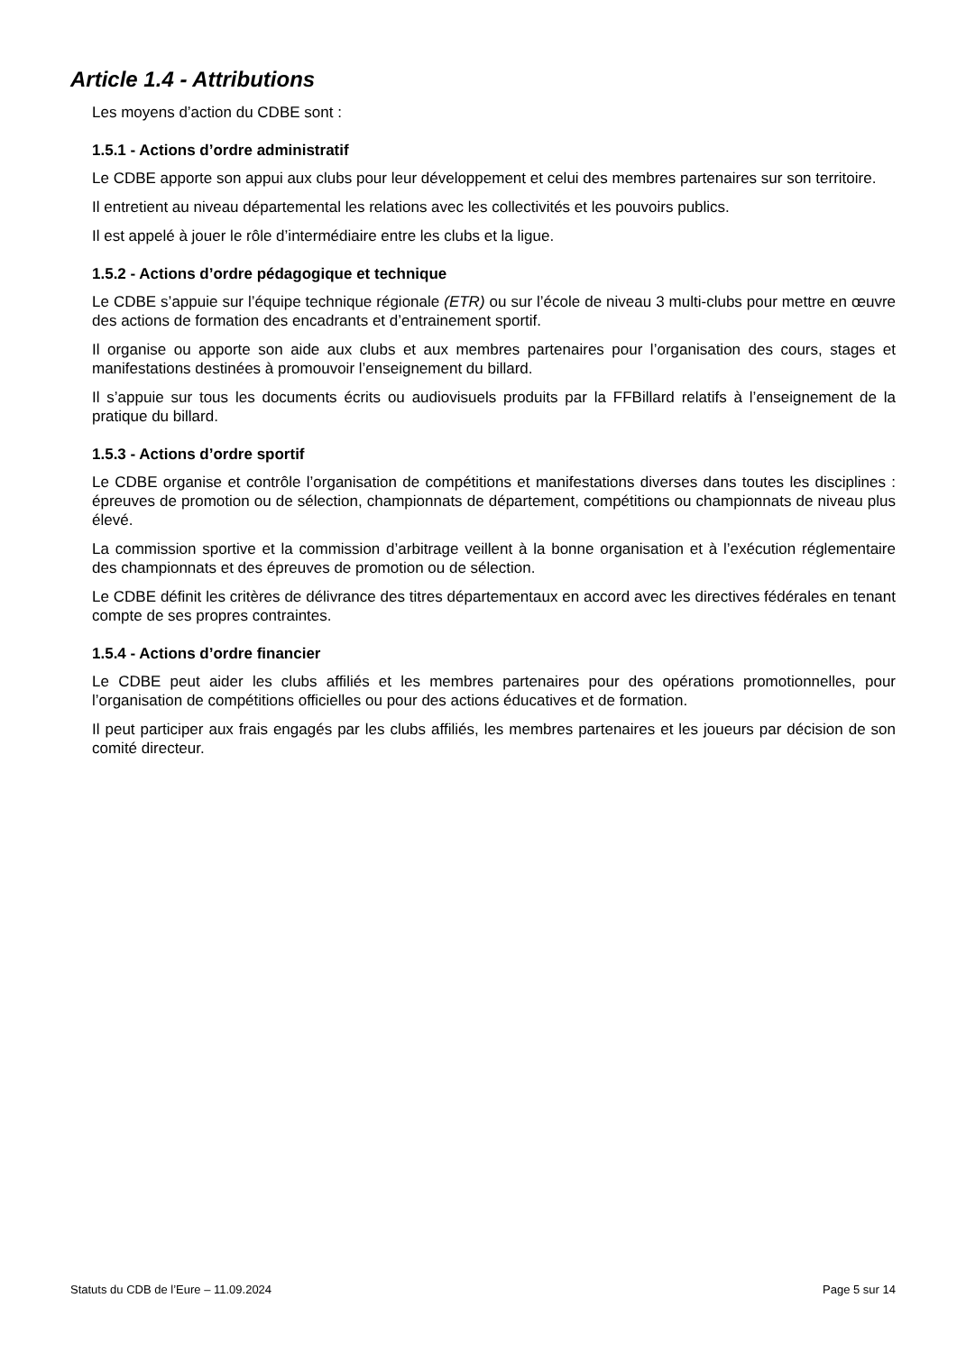Article 1.4 - Attributions
Les moyens d’action du CDBE sont :
1.5.1 - Actions d’ordre administratif
Le CDBE apporte son appui aux clubs pour leur développement et celui des membres partenaires sur son territoire.
Il entretient au niveau départemental les relations avec les collectivités et les pouvoirs publics.
Il est appelé à jouer le rôle d’intermédiaire entre les clubs et la ligue.
1.5.2 - Actions d’ordre pédagogique et technique
Le CDBE s’appuie sur l’équipe technique régionale (ETR) ou sur l’école de niveau 3 multi-clubs pour mettre en œuvre des actions de formation des encadrants et d’entrainement sportif.
Il organise ou apporte son aide aux clubs et aux membres partenaires pour l’organisation des cours, stages et manifestations destinées à promouvoir l’enseignement du billard.
Il s’appuie sur tous les documents écrits ou audiovisuels produits par la FFBillard relatifs à l’enseignement de la pratique du billard.
1.5.3 - Actions d’ordre sportif
Le CDBE organise et contrôle l’organisation de compétitions et manifestations diverses dans toutes les disciplines : épreuves de promotion ou de sélection, championnats de département, compétitions ou championnats de niveau plus élevé.
La commission sportive et la commission d’arbitrage veillent à la bonne organisation et à l’exécution réglementaire des championnats et des épreuves de promotion ou de sélection.
Le CDBE définit les critères de délivrance des titres départementaux en accord avec les directives fédérales en tenant compte de ses propres contraintes.
1.5.4 - Actions d’ordre financier
Le CDBE peut aider les clubs affiliés et les membres partenaires pour des opérations promotionnelles, pour l’organisation de compétitions officielles ou pour des actions éducatives et de formation.
Il peut participer aux frais engagés par les clubs affiliés, les membres partenaires et les joueurs par décision de son comité directeur.
Statuts du CDB de l’Eure – 11.09.2024 Page 5 sur 14